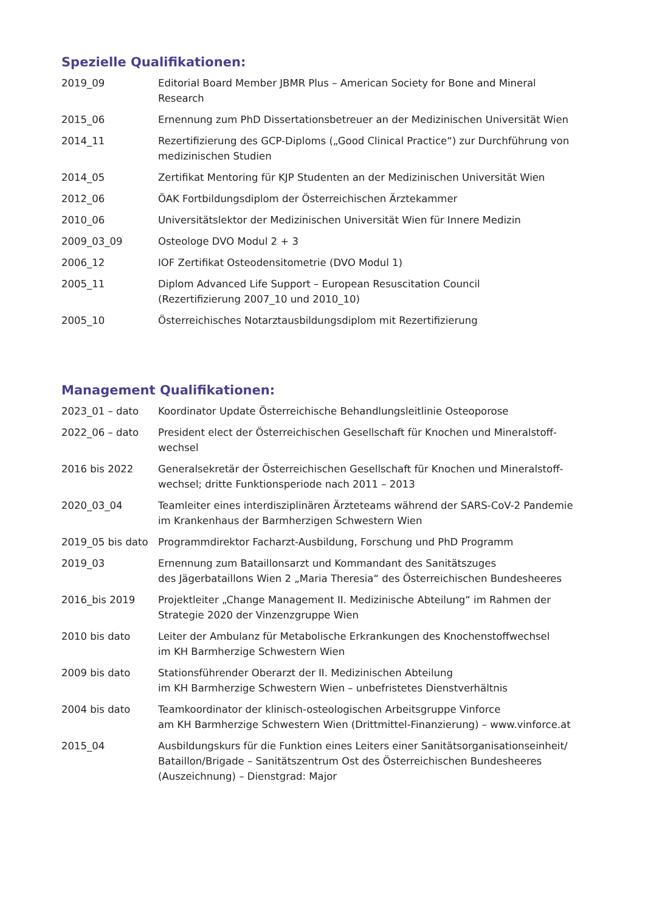Spezielle Qualifikationen:
| 2019_09 | Editorial Board Member JBMR Plus – American Society for Bone and Mineral Research |
| 2015_06 | Ernennung zum PhD Dissertationsbetreuer an der Medizinischen Universität Wien |
| 2014_11 | Rezertifizierung des GCP-Diploms („Good Clinical Practice“) zur Durchführung von medizinischen Studien |
| 2014_05 | Zertifikat Mentoring für KJP Studenten an der Medizinischen Universität Wien |
| 2012_06 | ÖAK Fortbildungsdiplom der Österreichischen Ärztekammer |
| 2010_06 | Universitätslektor der Medizinischen Universität Wien für Innere Medizin |
| 2009_03_09 | Osteologe DVO Modul 2 + 3 |
| 2006_12 | IOF Zertifikat Osteodensitometrie (DVO Modul 1) |
| 2005_11 | Diplom Advanced Life Support – European Resuscitation Council (Rezertifizierung 2007_10 und 2010_10) |
| 2005_10 | Österreichisches Notarztausbildungsdiplom mit Rezertifizierung |
Management Qualifikationen:
| 2023_01 – dato | Koordinator Update Österreichische Behandlungsleitlinie Osteoporose |
| 2022_06 – dato | President elect der Österreichischen Gesellschaft für Knochen und Mineralstoff-wechsel |
| 2016 bis 2022 | Generalsekretär der Österreichischen Gesellschaft für Knochen und Mineralstoff-wechsel; dritte Funktionsperiode nach 2011 – 2013 |
| 2020_03_04 | Teamleiter eines interdisziplinären Ärzteteams während der SARS-CoV-2 Pandemie im Krankenhaus der Barmherzigen Schwestern Wien |
| 2019_05 bis dato | Programmdirektor Facharzt-Ausbildung, Forschung und PhD Programm |
| 2019_03 | Ernennung zum Bataillonsarzt und Kommandant des Sanitätszuges des Jägerbataillons Wien 2 „Maria Theresia“ des Österreichischen Bundesheeres |
| 2016_bis 2019 | Projektleiter „Change Management II. Medizinische Abteilung“ im Rahmen der Strategie 2020 der Vinzenzgruppe Wien |
| 2010 bis dato | Leiter der Ambulanz für Metabolische Erkrankungen des Knochenstoffwechsel im KH Barmherzige Schwestern Wien |
| 2009 bis dato | Stationsführender Oberarzt der II. Medizinischen Abteilung im KH Barmherzige Schwestern Wien – unbefristetes Dienstverhältnis |
| 2004 bis dato | Teamkoordinator der klinisch-osteologischen Arbeitsgruppe Vinforce am KH Barmherzige Schwestern Wien (Drittmittel-Finanzierung) – www.vinforce.at |
| 2015_04 | Ausbildungskurs für die Funktion eines Leiters einer Sanitätsorganisationseinheit/ Bataillon/Brigade – Sanitätszentrum Ost des Österreichischen Bundesheeres (Auszeichnung) – Dienstgrad: Major |